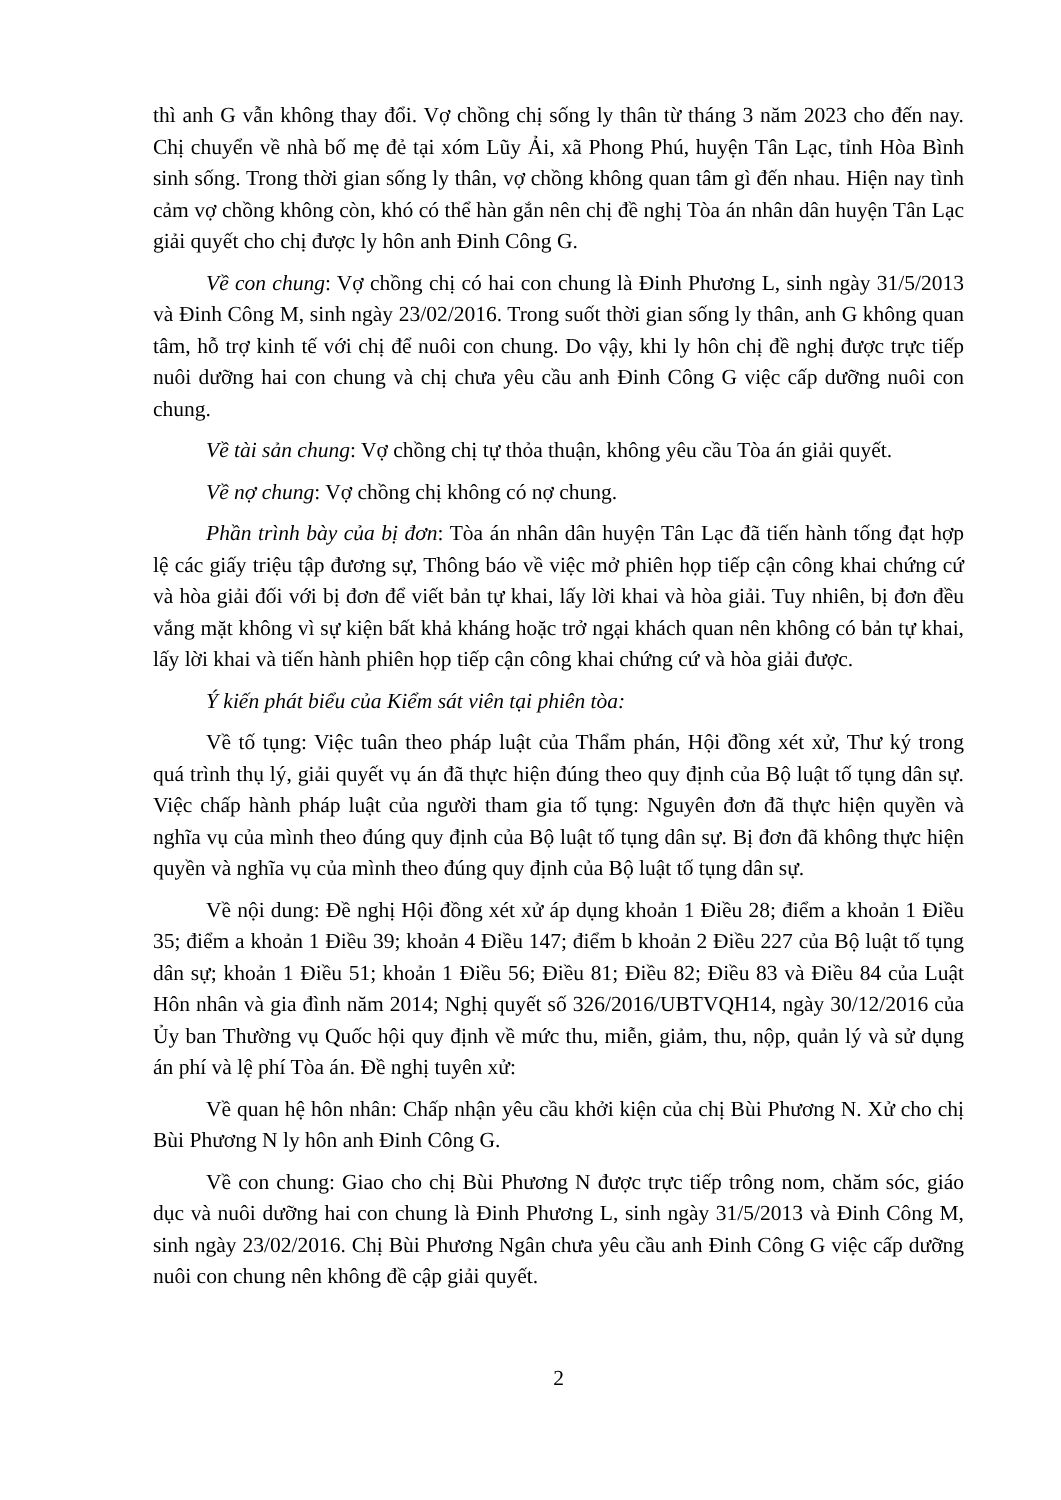thì anh G vẫn không thay đổi. Vợ chồng chị sống ly thân từ tháng 3 năm 2023 cho đến nay. Chị chuyển về nhà bố mẹ đẻ tại xóm Lũy Ải, xã Phong Phú, huyện Tân Lạc, tỉnh Hòa Bình sinh sống. Trong thời gian sống ly thân, vợ chồng không quan tâm gì đến nhau. Hiện nay tình cảm vợ chồng không còn, khó có thể hàn gắn nên chị đề nghị Tòa án nhân dân huyện Tân Lạc giải quyết cho chị được ly hôn anh Đinh Công G.
Về con chung: Vợ chồng chị có hai con chung là Đinh Phương L, sinh ngày 31/5/2013 và Đinh Công M, sinh ngày 23/02/2016. Trong suốt thời gian sống ly thân, anh G không quan tâm, hỗ trợ kinh tế với chị để nuôi con chung. Do vậy, khi ly hôn chị đề nghị được trực tiếp nuôi dưỡng hai con chung và chị chưa yêu cầu anh Đinh Công G việc cấp dưỡng nuôi con chung.
Về tài sản chung: Vợ chồng chị tự thỏa thuận, không yêu cầu Tòa án giải quyết.
Về nợ chung: Vợ chồng chị không có nợ chung.
Phần trình bày của bị đơn: Tòa án nhân dân huyện Tân Lạc đã tiến hành tống đạt hợp lệ các giấy triệu tập đương sự, Thông báo về việc mở phiên họp tiếp cận công khai chứng cứ và hòa giải đối với bị đơn để viết bản tự khai, lấy lời khai và hòa giải. Tuy nhiên, bị đơn đều vắng mặt không vì sự kiện bất khả kháng hoặc trở ngại khách quan nên không có bản tự khai, lấy lời khai và tiến hành phiên họp tiếp cận công khai chứng cứ và hòa giải được.
Ý kiến phát biểu của Kiểm sát viên tại phiên tòa:
Về tố tụng: Việc tuân theo pháp luật của Thẩm phán, Hội đồng xét xử, Thư ký trong quá trình thụ lý, giải quyết vụ án đã thực hiện đúng theo quy định của Bộ luật tố tụng dân sự. Việc chấp hành pháp luật của người tham gia tố tụng: Nguyên đơn đã thực hiện quyền và nghĩa vụ của mình theo đúng quy định của Bộ luật tố tụng dân sự. Bị đơn đã không thực hiện quyền và nghĩa vụ của mình theo đúng quy định của Bộ luật tố tụng dân sự.
Về nội dung: Đề nghị Hội đồng xét xử áp dụng khoản 1 Điều 28; điểm a khoản 1 Điều 35; điểm a khoản 1 Điều 39; khoản 4 Điều 147; điểm b khoản 2 Điều 227 của Bộ luật tố tụng dân sự; khoản 1 Điều 51; khoản 1 Điều 56; Điều 81; Điều 82; Điều 83 và Điều 84 của Luật Hôn nhân và gia đình năm 2014; Nghị quyết số 326/2016/UBTVQH14, ngày 30/12/2016 của Ủy ban Thường vụ Quốc hội quy định về mức thu, miễn, giảm, thu, nộp, quản lý và sử dụng án phí và lệ phí Tòa án. Đề nghị tuyên xử:
Về quan hệ hôn nhân: Chấp nhận yêu cầu khởi kiện của chị Bùi Phương N. Xử cho chị Bùi Phương N ly hôn anh Đinh Công G.
Về con chung: Giao cho chị Bùi Phương N được trực tiếp trông nom, chăm sóc, giáo dục và nuôi dưỡng hai con chung là Đinh Phương L, sinh ngày 31/5/2013 và Đinh Công M, sinh ngày 23/02/2016. Chị Bùi Phương Ngân chưa yêu cầu anh Đinh Công G việc cấp dưỡng nuôi con chung nên không đề cập giải quyết.
2